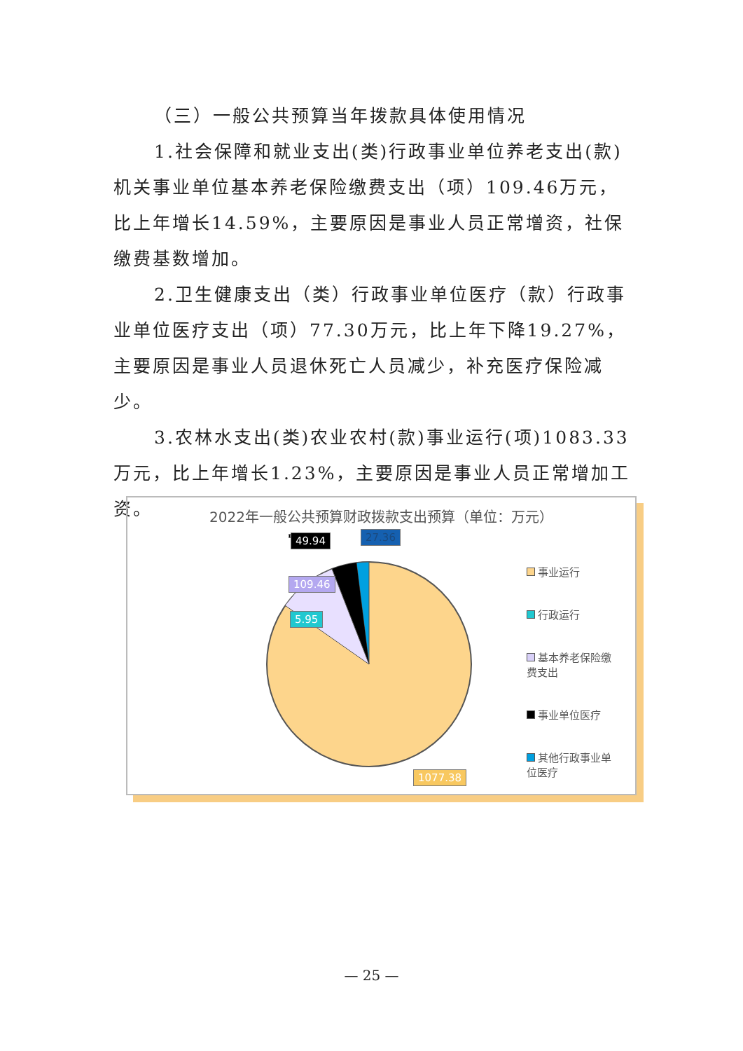（三）一般公共预算当年拨款具体使用情况
1.社会保障和就业支出(类)行政事业单位养老支出(款)机关事业单位基本养老保险缴费支出（项）109.46万元，比上年增长14.59%，主要原因是事业人员正常增资，社保缴费基数增加。
2.卫生健康支出（类）行政事业单位医疗（款）行政事业单位医疗支出（项）77.30万元，比上年下降19.27%，主要原因是事业人员退休死亡人员减少，补充医疗保险减少。
3.农林水支出(类)农业农村(款)事业运行(项)1083.33万元，比上年增长1.23%，主要原因是事业人员正常增加工资。
2022年一般公共预算财政拨款支出预算（单位：万元）
109.46
5.95
49.94 27.36
1077.38
事业运行
行政运行
基本养老保险缴费支出
事业单位医疗
其他行政事业单位医疗
— 25 —